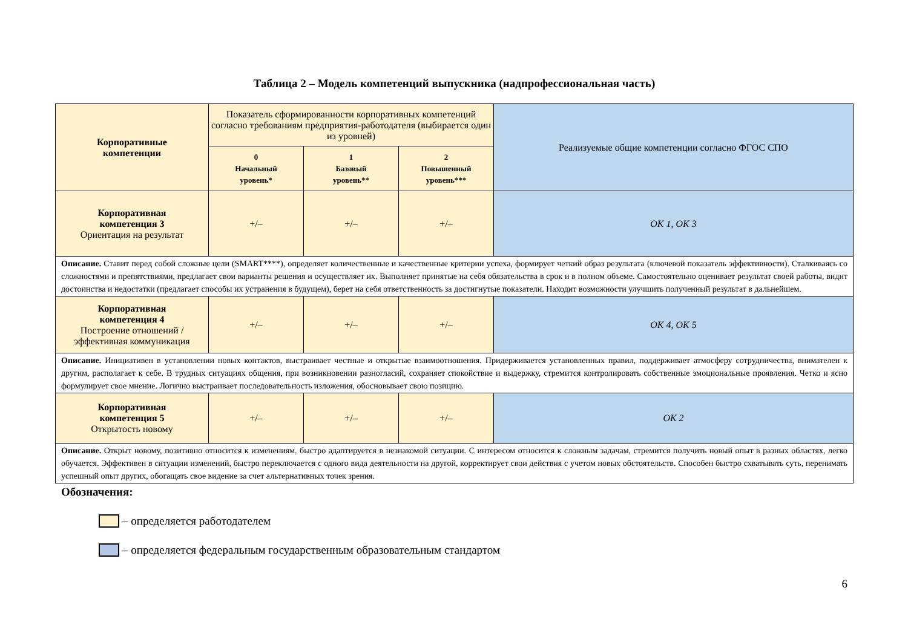Таблица 2 – Модель компетенций выпускника (надпрофессиональная часть)
| Корпоративные компетенции | Показатель сформированности корпоративных компетенций согласно требованиям предприятия-работодателя (выбирается один из уровней) | | | Реализуемые общие компетенции согласно ФГОС СПО |
| --- | --- | --- | --- | --- |
| | 0 Начальный уровень* | 1 Базовый уровень** | 2 Повышенный уровень*** | |
| Корпоративная компетенция 3 Ориентация на результат | +/– | +/– | +/– | ОК 1, ОК 3 |
| Описание. Ставит перед собой сложные цели (SMART****), определяет количественные и качественные критерии успеха, формирует четкий образ результата (ключевой показатель эффективности). Сталкиваясь со сложностями и препятствиями, предлагает свои варианты решения и осуществляет их. Выполняет принятые на себя обязательства в срок и в полном объеме. Самостоятельно оценивает результат своей работы, видит достоинства и недостатки (предлагает способы их устранения в будущем), берет на себя ответственность за достигнутые показатели. Находит возможности улучшить полученный результат в дальнейшем. | | | | |
| Корпоративная компетенция 4 Построение отношений / эффективная коммуникация | +/– | +/– | +/– | ОК 4, ОК 5 |
| Описание. Инициативен в установлении новых контактов, выстраивает честные и открытые взаимоотношения. Придерживается установленных правил, поддерживает атмосферу сотрудничества, внимателен к другим, располагает к себе. В трудных ситуациях общения, при возникновении разногласий, сохраняет спокойствие и выдержку, стремится контролировать собственные эмоциональные проявления. Четко и ясно формулирует свое мнение. Логично выстраивает последовательность изложения, обосновывает свою позицию. | | | | |
| Корпоративная компетенция 5 Открытость новому | +/– | +/– | +/– | ОК 2 |
| Описание. Открыт новому, позитивно относится к изменениям, быстро адаптируется в незнакомой ситуации. С интересом относится к сложным задачам, стремится получить новый опыт в разных областях, легко обучается. Эффективен в ситуации изменений, быстро переключается с одного вида деятельности на другой, корректирует свои действия с учетом новых обстоятельств. Способен быстро схватывать суть, перенимать успешный опыт других, обогащать свое видение за счет альтернативных точек зрения. | | | | |
Обозначения:
– определяется работодателем
– определяется федеральным государственным образовательным стандартом
6